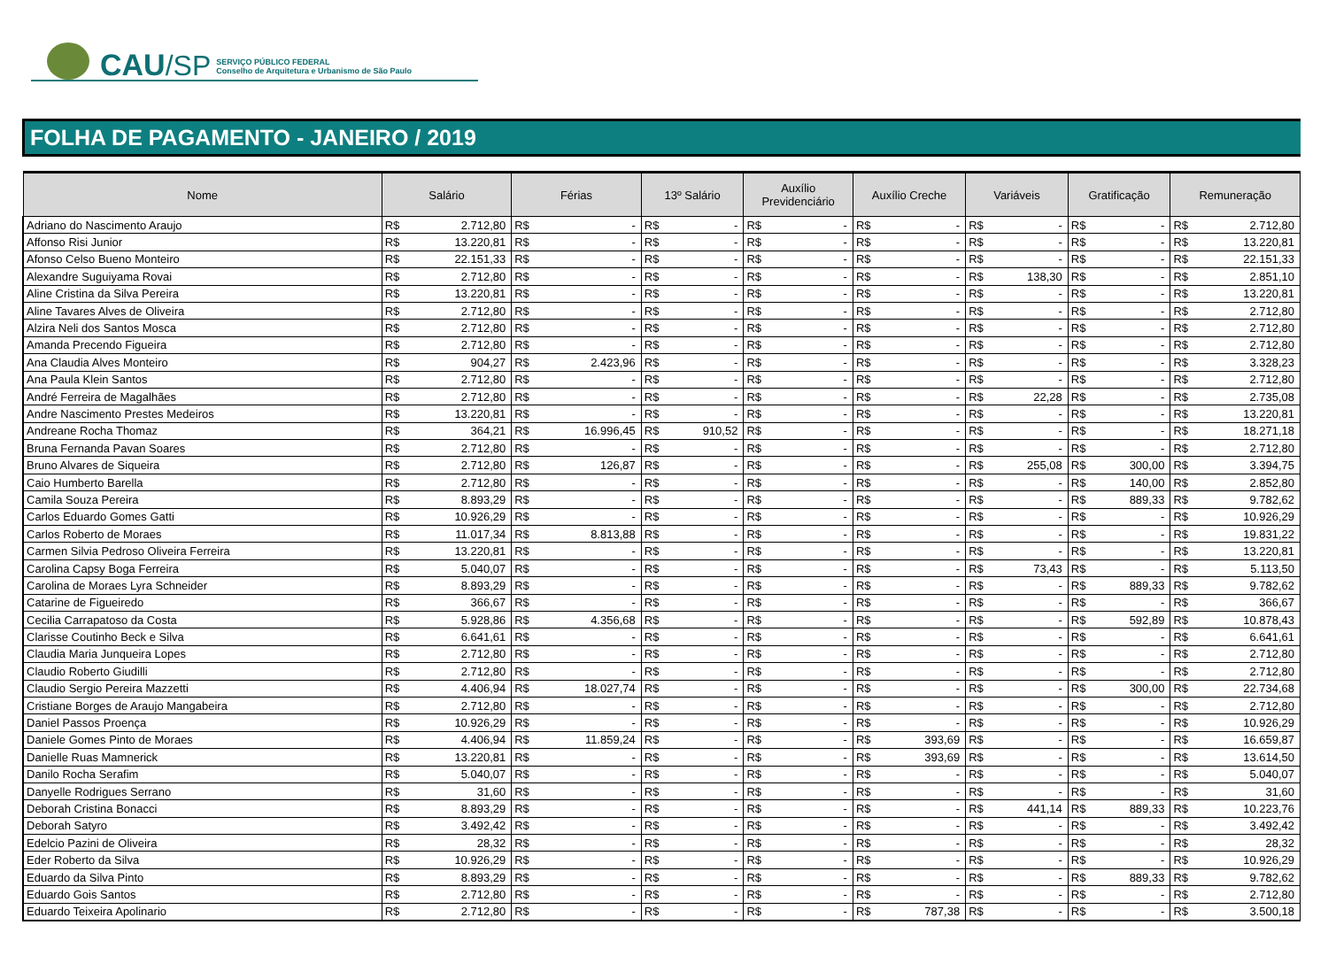CAU /SP
SERVIÇO PÚBLICO FEDERAL
Conselho de Arquitetura e Urbanismo de São Paulo
FOLHA DE PAGAMENTO - JANEIRO / 2019
| Nome | Salário | | Férias | | 13º Salário | | Auxílio Previdenciário | | Auxílio Creche | | Variáveis | | Gratificação | | Remuneração | |
| --- | --- | --- | --- | --- | --- | --- | --- | --- | --- | --- | --- | --- | --- | --- | --- | --- |
| Adriano do Nascimento Araujo | R$ | 2.712,80 | R$ | - | R$ | - | R$ | - | R$ | - | R$ | - | R$ | - | R$ | 2.712,80 |
| Affonso Risi Junior | R$ | 13.220,81 | R$ | - | R$ | - | R$ | - | R$ | - | R$ | - | R$ | - | R$ | 13.220,81 |
| Afonso Celso Bueno Monteiro | R$ | 22.151,33 | R$ | - | R$ | - | R$ | - | R$ | - | R$ | - | R$ | - | R$ | 22.151,33 |
| Alexandre Suguiyama Rovai | R$ | 2.712,80 | R$ | - | R$ | - | R$ | - | R$ | - | R$ | 138,30 | R$ | - | R$ | 2.851,10 |
| Aline Cristina da Silva Pereira | R$ | 13.220,81 | R$ | - | R$ | - | R$ | - | R$ | - | R$ | - | R$ | - | R$ | 13.220,81 |
| Aline Tavares Alves de Oliveira | R$ | 2.712,80 | R$ | - | R$ | - | R$ | - | R$ | - | R$ | - | R$ | - | R$ | 2.712,80 |
| Alzira Neli dos Santos Mosca | R$ | 2.712,80 | R$ | - | R$ | - | R$ | - | R$ | - | R$ | - | R$ | - | R$ | 2.712,80 |
| Amanda Precendo Figueira | R$ | 2.712,80 | R$ | - | R$ | - | R$ | - | R$ | - | R$ | - | R$ | - | R$ | 2.712,80 |
| Ana Claudia Alves Monteiro | R$ | 904,27 | R$ | 2.423,96 | R$ | - | R$ | - | R$ | - | R$ | - | R$ | - | R$ | 3.328,23 |
| Ana Paula Klein Santos | R$ | 2.712,80 | R$ | - | R$ | - | R$ | - | R$ | - | R$ | - | R$ | - | R$ | 2.712,80 |
| André Ferreira de Magalhães | R$ | 2.712,80 | R$ | - | R$ | - | R$ | - | R$ | - | R$ | 22,28 | R$ | - | R$ | 2.735,08 |
| Andre Nascimento Prestes Medeiros | R$ | 13.220,81 | R$ | - | R$ | - | R$ | - | R$ | - | R$ | - | R$ | - | R$ | 13.220,81 |
| Andreane Rocha Thomaz | R$ | 364,21 | R$ | 16.996,45 | R$ | 910,52 | R$ | - | R$ | - | R$ | - | R$ | - | R$ | 18.271,18 |
| Bruna Fernanda Pavan Soares | R$ | 2.712,80 | R$ | - | R$ | - | R$ | - | R$ | - | R$ | - | R$ | - | R$ | 2.712,80 |
| Bruno Alvares de Siqueira | R$ | 2.712,80 | R$ | 126,87 | R$ | - | R$ | - | R$ | - | R$ | 255,08 | R$ | 300,00 | R$ | 3.394,75 |
| Caio Humberto Barella | R$ | 2.712,80 | R$ | - | R$ | - | R$ | - | R$ | - | R$ | - | R$ | 140,00 | R$ | 2.852,80 |
| Camila Souza Pereira | R$ | 8.893,29 | R$ | - | R$ | - | R$ | - | R$ | - | R$ | - | R$ | 889,33 | R$ | 9.782,62 |
| Carlos Eduardo Gomes Gatti | R$ | 10.926,29 | R$ | - | R$ | - | R$ | - | R$ | - | R$ | - | R$ | - | R$ | 10.926,29 |
| Carlos Roberto de Moraes | R$ | 11.017,34 | R$ | 8.813,88 | R$ | - | R$ | - | R$ | - | R$ | - | R$ | - | R$ | 19.831,22 |
| Carmen Silvia Pedroso Oliveira Ferreira | R$ | 13.220,81 | R$ | - | R$ | - | R$ | - | R$ | - | R$ | - | R$ | - | R$ | 13.220,81 |
| Carolina Capsy Boga Ferreira | R$ | 5.040,07 | R$ | - | R$ | - | R$ | - | R$ | - | R$ | 73,43 | R$ | - | R$ | 5.113,50 |
| Carolina de Moraes Lyra Schneider | R$ | 8.893,29 | R$ | - | R$ | - | R$ | - | R$ | - | R$ | - | R$ | 889,33 | R$ | 9.782,62 |
| Catarine de Figueiredo | R$ | 366,67 | R$ | - | R$ | - | R$ | - | R$ | - | R$ | - | R$ | - | R$ | 366,67 |
| Cecilia Carrapatoso da Costa | R$ | 5.928,86 | R$ | 4.356,68 | R$ | - | R$ | - | R$ | - | R$ | - | R$ | 592,89 | R$ | 10.878,43 |
| Clarisse Coutinho Beck e Silva | R$ | 6.641,61 | R$ | - | R$ | - | R$ | - | R$ | - | R$ | - | R$ | - | R$ | 6.641,61 |
| Claudia Maria Junqueira Lopes | R$ | 2.712,80 | R$ | - | R$ | - | R$ | - | R$ | - | R$ | - | R$ | - | R$ | 2.712,80 |
| Claudio Roberto Giudilli | R$ | 2.712,80 | R$ | - | R$ | - | R$ | - | R$ | - | R$ | - | R$ | - | R$ | 2.712,80 |
| Claudio Sergio Pereira Mazzetti | R$ | 4.406,94 | R$ | 18.027,74 | R$ | - | R$ | - | R$ | - | R$ | - | R$ | 300,00 | R$ | 22.734,68 |
| Cristiane Borges de Araujo Mangabeira | R$ | 2.712,80 | R$ | - | R$ | - | R$ | - | R$ | - | R$ | - | R$ | - | R$ | 2.712,80 |
| Daniel Passos Proença | R$ | 10.926,29 | R$ | - | R$ | - | R$ | - | R$ | - | R$ | - | R$ | - | R$ | 10.926,29 |
| Daniele Gomes Pinto de Moraes | R$ | 4.406,94 | R$ | 11.859,24 | R$ | - | R$ | - | R$ | 393,69 | R$ | - | R$ | - | R$ | 16.659,87 |
| Danielle Ruas Mamnerick | R$ | 13.220,81 | R$ | - | R$ | - | R$ | - | R$ | 393,69 | R$ | - | R$ | - | R$ | 13.614,50 |
| Danilo Rocha Serafim | R$ | 5.040,07 | R$ | - | R$ | - | R$ | - | R$ | - | R$ | - | R$ | - | R$ | 5.040,07 |
| Danyelle Rodrigues Serrano | R$ | 31,60 | R$ | - | R$ | - | R$ | - | R$ | - | R$ | - | R$ | - | R$ | 31,60 |
| Deborah Cristina Bonacci | R$ | 8.893,29 | R$ | - | R$ | - | R$ | - | R$ | - | R$ | 441,14 | R$ | 889,33 | R$ | 10.223,76 |
| Deborah Satyro | R$ | 3.492,42 | R$ | - | R$ | - | R$ | - | R$ | - | R$ | - | R$ | - | R$ | 3.492,42 |
| Edelcio Pazini de Oliveira | R$ | 28,32 | R$ | - | R$ | - | R$ | - | R$ | - | R$ | - | R$ | - | R$ | 28,32 |
| Eder Roberto da Silva | R$ | 10.926,29 | R$ | - | R$ | - | R$ | - | R$ | - | R$ | - | R$ | - | R$ | 10.926,29 |
| Eduardo da Silva Pinto | R$ | 8.893,29 | R$ | - | R$ | - | R$ | - | R$ | - | R$ | - | R$ | 889,33 | R$ | 9.782,62 |
| Eduardo Gois Santos | R$ | 2.712,80 | R$ | - | R$ | - | R$ | - | R$ | - | R$ | - | R$ | - | R$ | 2.712,80 |
| Eduardo Teixeira Apolinario | R$ | 2.712,80 | R$ | - | R$ | - | R$ | - | R$ | 787,38 | R$ | - | R$ | - | R$ | 3.500,18 |